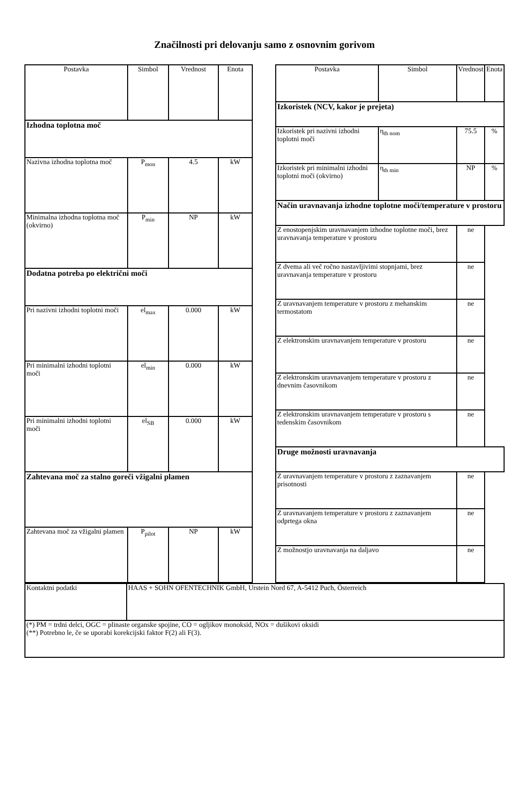Značilnosti pri delovanju samo z osnovnim gorivom
| Postavka | Simbol | Vrednost | Enota |
| --- | --- | --- | --- |
| Izhodna toplotna moč | | | |
| Nazivna izhodna toplotna moč | P<sub>mon</sub> | 4.5 | kW |
| Minimalna izhodna toplotna moč (okvirno) | P<sub>min</sub> | NP | kW |
| Dodatna potreba po električni moči | | | |
| Pri nazivni izhodni toplotni moči | el<sub>max</sub> | 0.000 | kW |
| Pri minimalni izhodni toplotni moči | el<sub>min</sub> | 0.000 | kW |
| Pri minimalni izhodni toplotni moči | el<sub>SB</sub> | 0.000 | kW |
| Zahtevana moč za stalno goreči vžigalni plamen | | | |
| Zahtevana moč za vžigalni plamen | P<sub>pilot</sub> | NP | kW |
| Postavka | Simbol | Vrednost | Enota |
| --- | --- | --- | --- |
| Izkoristek (NCV, kakor je prejeta) | | | |
| Izkoristek pri nazivni izhodni toplotni moči | η<sub>th nom</sub> | 75.5 | % |
| Izkoristek pri minimalni izhodni toplotni moči (okvirno) | η<sub>th min</sub> | NP | % |
| Način uravnavanja izhodne toplotne moči/temperature v prostoru | | | |
| Z enostopenjskim uravnavanjem izhodne toplotne moči, brez uravnavanja temperature v prostoru | | ne | |
| Z dvema ali več ročno nastavljivimi stopnjami, brez uravnavanja temperature v prostoru | | ne | |
| Z uravnavanjem temperature v prostoru z mehanskim termostatom | | ne | |
| Z elektronskim uravnavanjem temperature v prostoru | | ne | |
| Z elektronskim uravnavanjem temperature v prostoru z dnevnim časovnikom | | ne | |
| Z elektronskim uravnavanjem temperature v prostoru s tedenskim časovnikom | | ne | |
| Druge možnosti uravnavanja | | | |
| Z uravnavanjem temperature v prostoru z zaznavanjem prisotnosti | | ne | |
| Z uravnavanjem temperature v prostoru z zaznavanjem odprtega okna | | ne | |
| Z možnostjo uravnavanja na daljavo | | ne | |
| Kontaktni podatki | HAAS + SOHN OFENTECHNIK GmbH, Urstein Nord 67, A-5412 Puch, Österreich |
| (*) PM = trdni delci, OGC = plinaste organske spojine, CO = ogljikov monoksid, NOx = dušikovi oksidi (**) Potrebno le, če se uporabi korekcijski faktor F(2) ali F(3). | |